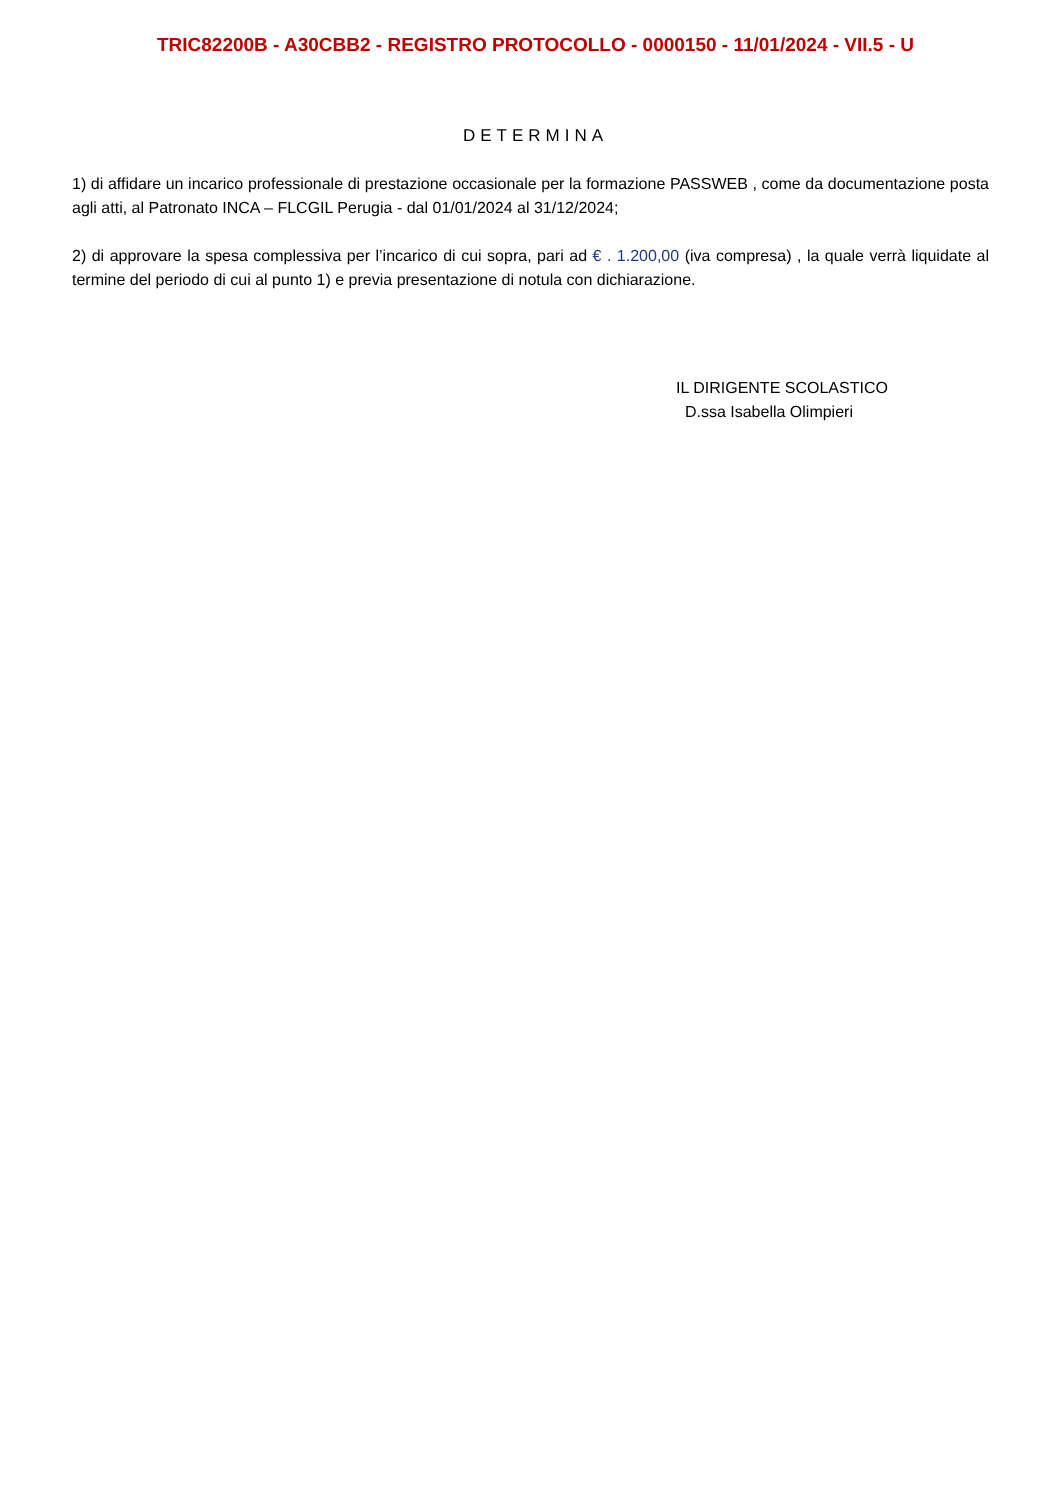TRIC82200B - A30CBB2 - REGISTRO PROTOCOLLO - 0000150 - 11/01/2024 - VII.5 - U
DETERMINA
1) di affidare un incarico professionale di prestazione occasionale per la formazione PASSWEB , come da documentazione posta agli atti, al Patronato INCA – FLCGIL Perugia - dal 01/01/2024 al 31/12/2024;
2) di approvare la spesa complessiva per l’incarico di cui sopra, pari ad € . 1.200,00 (iva compresa) , la quale verrà liquidate al termine del periodo di cui al punto 1) e previa presentazione di notula con dichiarazione.
IL DIRIGENTE SCOLASTICO
D.ssa Isabella Olimpieri